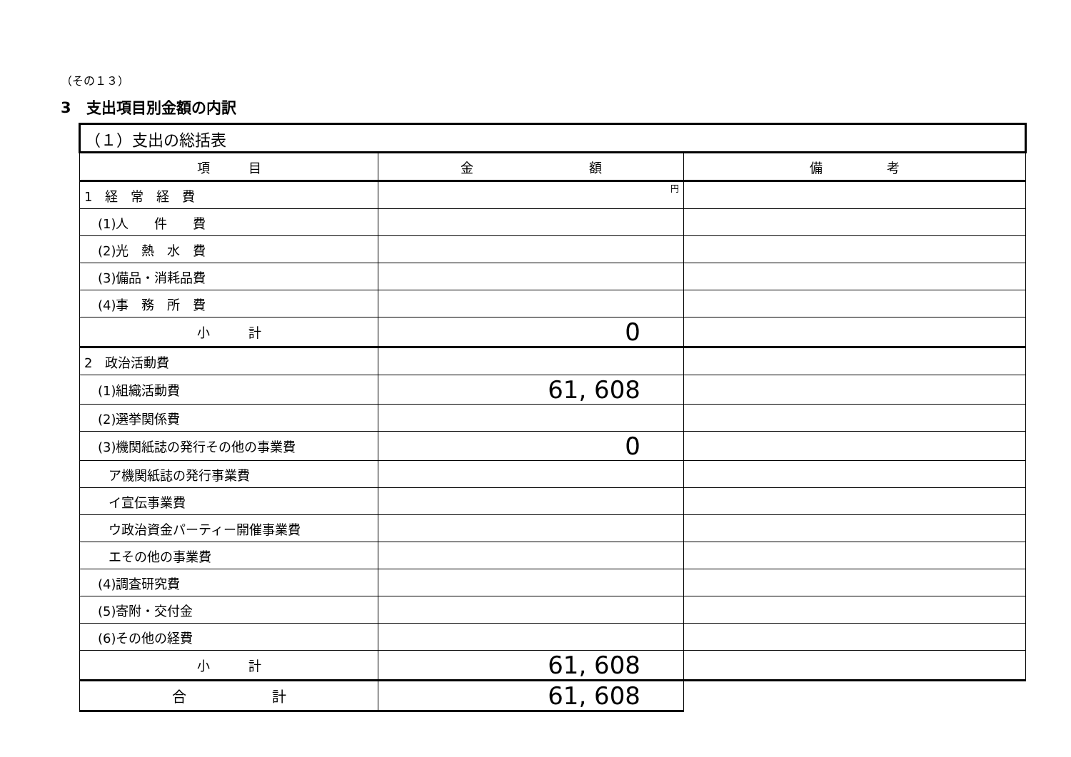（その１３）
3　支出項目別金額の内訳
| （１）支出の総括表 | | |
| 項 目 | 金 額 | 備 考 |
| 1 経 常 経 費 | 円 | |
| (1)人 件 費 | | |
| (2)光 熱 水 費 | | |
| (3)備品・消耗品費 | | |
| (4)事 務 所 費 | | |
| 小 計 | 0 | |
| 2 政治活動費 | | |
| (1)組織活動費 | 61, 608 | |
| (2)選挙関係費 | | |
| (3)機関紙誌の発行その他の事業費 | 0 | |
| ア機関紙誌の発行事業費 | | |
| イ宣伝事業費 | | |
| ウ政治資金パーティー開催事業費 | | |
| エその他の事業費 | | |
| (4)調査研究費 | | |
| (5)寄附・交付金 | | |
| (6)その他の経費 | | |
| 小 計 | 61, 608 | |
| 合 計 | 61, 608 | |